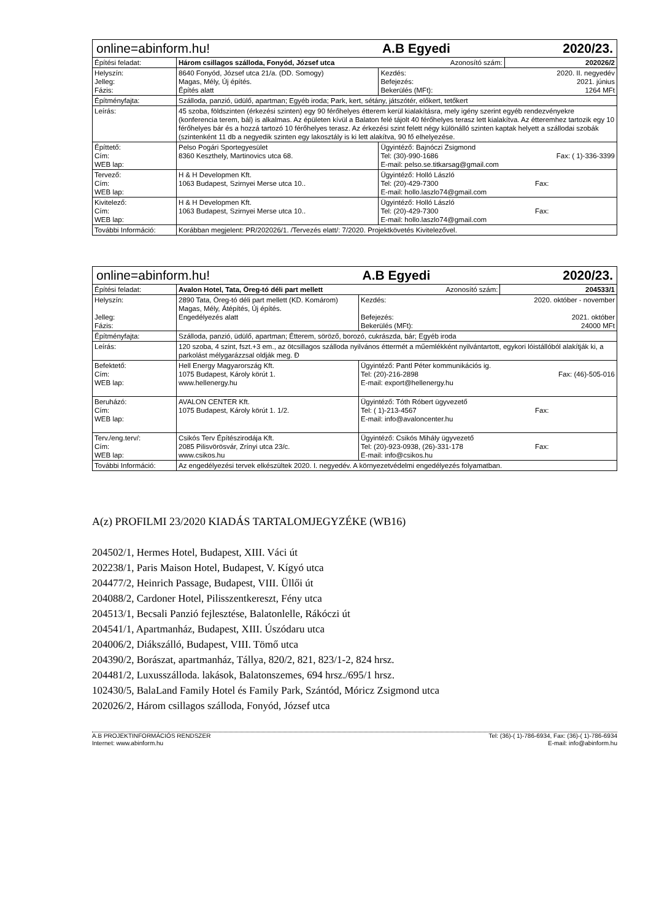| online=abinform.hu! | | A.B Egyedi | 2020/23. |
| Építési feladat: | Három csillagos szálloda, Fonyód, József utca Azonosító szám: | | 202026/2 |
| Helyszín: Jelleg: Fázis: | 8640 Fonyód, József utca 21/a. (DD. Somogy) Magas, Mély, Új építés. Építés alatt | Kezdés: 2020. II. negyedév Befejezés: 2021. június Bekerülés (MFt): 1264 MFt | |
| Építményfajta: | Szálloda, panzió, üdülő, apartman; Egyéb iroda; Park, kert, sétány, játszótér, előkert, tetőkert | | |
| Leírás: | 45 szoba, földszinten (érkezési szinten) egy 90 férőhelyes étterem kerül kialakításra, mely igény szerint egyéb rendezvényekre (konferencia terem, bál) is alkalmas. Az épületen kívül a Balaton felé tájolt 40 férőhelyes terasz lett kialakítva. Az étteremhez tartozik egy 10 férőhelyes bár és a hozzá tartozó 10 férőhelyes terasz. Az érkezési szint felett négy különálló szinten kaptak helyett a szállodai szobák (szintenként 11 db a negyedik szinten egy lakosztály is ki lett alakítva, 90 fő elhelyezése. | | |
| Építtető: Cím: WEB lap: | Pelso Pogári Sportegyesület 8360 Keszthely, Martinovics utca 68. | Ügyintéző: Bajnóczi Zsigmond Tel: (30)-990-1686 Fax: ( 1)-336-3399 E-mail: pelso.se.titkarsag@gmail.com | |
| Tervező: Cím: WEB lap: | H & H Developmen Kft. 1063 Budapest, Szirnyei Merse utca 10.. | Ügyintéző: Holló László Tel: (20)-429-7300 Fax: E-mail: hollo.laszlo74@gmail.com | |
| Kivitelező: Cím: WEB lap: | H & H Developmen Kft. 1063 Budapest, Szirnyei Merse utca 10.. | Ügyintéző: Holló László Tel: (20)-429-7300 Fax: E-mail: hollo.laszlo74@gmail.com | |
| További Információ: | Korábban megjelent: PR/202026/1. /Tervezés elatt/: 7/2020. Projektkövetés Kivitelezővel. | | |
| online=abinform.hu! | | A.B Egyedi | 2020/23. |
| Építési feladat: | Avalon Hotel, Tata, Öreg-tó déli part mellett Azonosító szám: | | 204533/1 |
| Helyszín: Jelleg: Fázis: | 2890 Tata, Öreg-tó déli part mellett (KD. Komárom) Magas, Mély, Átépítés, Új építés. Engedélyezés alatt | Kezdés: 2020. október - november Befejezés: 2021. október Bekerülés (MFt): 24000 MFt | |
| Építményfajta: | Szálloda, panzió, üdülő, apartman; Étterem, söröző, borozó, cukrászda, bár; Egyéb iroda | | |
| Leírás: | 120 szoba, 4 szint, fszt.+3 em., az ötcsillagos szálloda nyilvános éttermét a műemlékként nyilvántartott, egykori lóistállóból alakítják ki, a parkolást mélygarázzsal oldják meg. Ð | | |
| Befektető: Cím: WEB lap: | Hell Energy Magyarország Kft. 1075 Budapest, Károly körút 1. www.hellenergy.hu | Ügyintéző: Pantl Péter kommunikációs ig. Tel: (20)-216-2898 Fax: (46)-505-016 E-mail: export@hellenergy.hu | |
| Beruházó: Cím: WEB lap: | AVALON CENTER Kft. 1075 Budapest, Károly körút 1. 1/2. | Ügyintéző: Tóth Róbert ügyvezető Tel: ( 1)-213-4567 Fax: E-mail: info@avaloncenter.hu | |
| Terv./eng.terv/: Cím: WEB lap: | Csikós Terv Építészirodája Kft. 2085 Pilisvörösvár, Zrínyi utca 23/c. www.csikos.hu | Ügyintéző: Csikós Mihály ügyvezető Tel: (20)-923-0938, (26)-331-178 Fax: E-mail: info@csikos.hu | |
| További Információ: | Az engedélyezési tervek elkészültek 2020. I. negyedév. A környezetvédelmi engedélyezés folyamatban. | | |
A(z) PROFILMI 23/2020 KIADÁS TARTALOMJEGYZÉKE (WB16)
204502/1, Hermes Hotel, Budapest, XIII. Váci út
202238/1, Paris Maison Hotel, Budapest, V. Kígyó utca
204477/2, Heinrich Passage, Budapest, VIII. Üllői út
204088/2, Cardoner Hotel, Pilisszentkereszt, Fény utca
204513/1, Becsali Panzió fejlesztése, Balatonlelle, Rákóczi út
204541/1, Apartmanház, Budapest, XIII. Úszódaru utca
204006/2, Diákszálló, Budapest, VIII. Tömő utca
204390/2, Borászat, apartmanház, Tállya, 820/2, 821, 823/1-2, 824 hrsz.
204481/2, Luxusszálloda. lakások, Balatonszemes, 694 hrsz./695/1 hrsz.
102430/5, BalaLand Family Hotel és Family Park, Szántód, Móricz Zsigmond utca
202026/2, Három csillagos szálloda, Fonyód, József utca
A.B PROJEKTINFORMÁCIÓS RENDSZER Tel: (36)-( 1)-786-6934, Fax: (36)-( 1)-786-6934
Internet: www.abinform.hu E-mail: info@abinform.hu